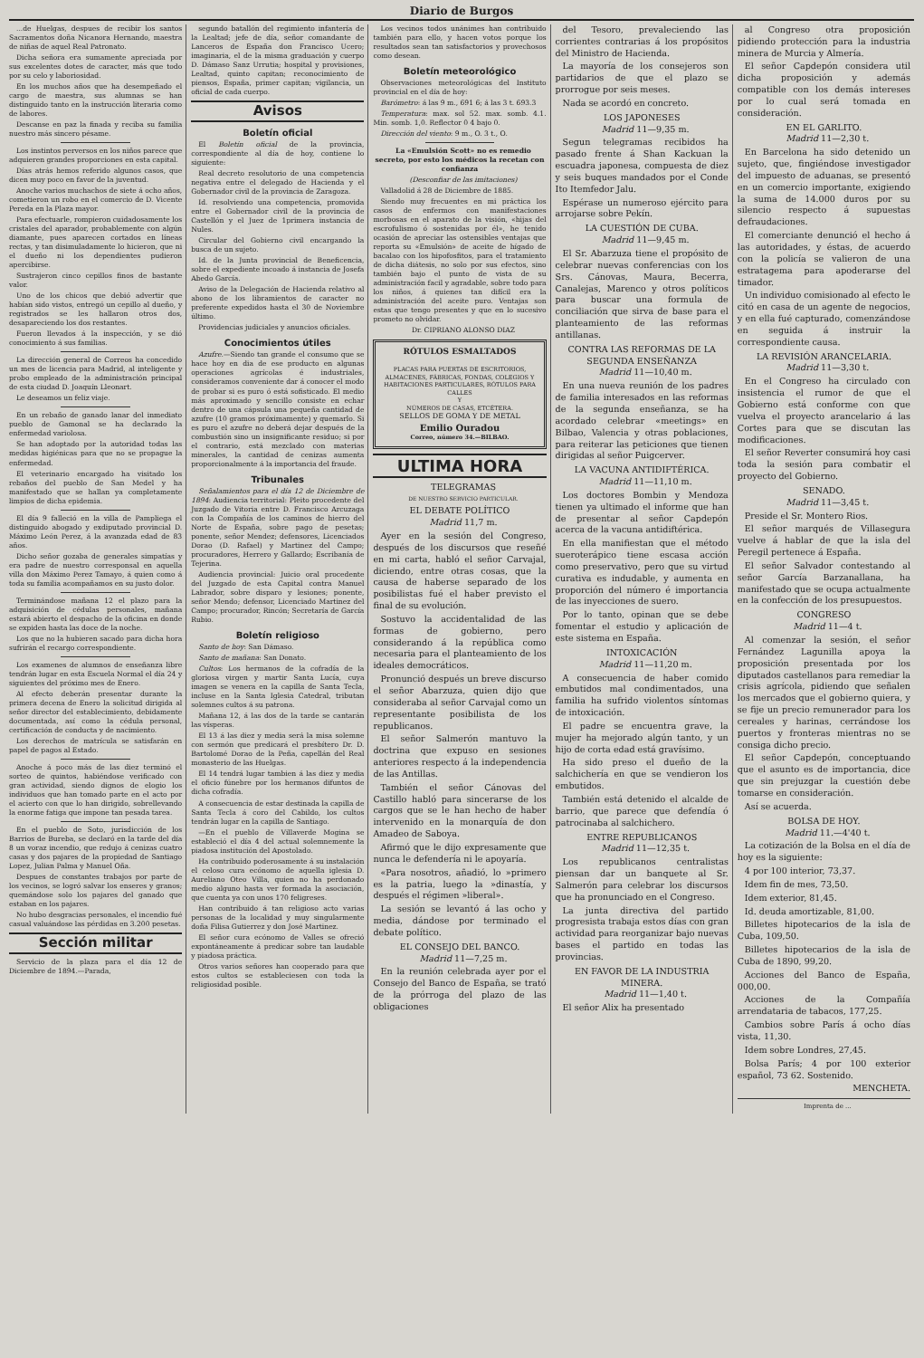Diario de Burgos
...de Huelgas, despues de recibir los santos Sacramentos doña Nicanora Hernando, maestra de niñas de aquel Real Patronato.
Dicha señora era sumamente apreciada por sus excelentes dotes de caracter, más que todo por su celo y laboriosidad.
En los muchos años que ha desempeñado el cargo de maestra, sus alumnas se han distinguido tanto en la instrucción literaria como de labores.
Descanse en paz la finada y reciba su familia nuestro más sincero pésame.
Los instintos perversos en los niños parece que adquieren grandes proporciones en esta capital.
Días atrás hemos referido algunos casos, que dicen muy poco en favor de la juventud.
Anoche varios muchachos de siete á ocho años, cometieron un robo en el comercio de D. Vicente Pereda en la Plaza mayor.
Para efectuarle, rompieron cuidadosamente los cristales del aparador, probablemente con algún diamante, pues aparecen cortados en líneas rectas, y tan disimuladamente lo hicieron, que ni el dueño ni los dependientes pudieron apercibirse.
Sustrajeron cinco cepillos finos de bastante valor.
Uno de los chicos que debió advertir que habían sido vistos, entregó un cepillo al dueño, y registrados se les hallaron otros dos, desapareciendo los dos restantes.
Fueron llevados á la inspección, y se dió conocimiento á sus familias.
La dirección general de Correos ha concedido un mes de licencia para Madrid, al inteligente y probo empleado de la administración principal de esta ciudad D. Joaquín Lleonart.
Le deseamos un feliz viaje.
En un rebaño de ganado lanar del inmediato pueblo de Gamonal se ha declarado la enfermedad variolosa.
Se han adoptado por la autoridad todas las medidas higiénicas para que no se propague la enfermedad.
El veterinario encargado ha visitado los rebaños del pueblo de San Medel y ha manifestado que se hallan ya completamente limpios de dicha epidemia.
El día 9 falleció en la villa de Pampliega el distinguido abogado y exdiputado provincial D. Máximo León Perez, á la avanzada edad de 83 años.
Dicho señor gozaba de generales simpatías y era padre de nuestro corresponsal en aquella villa don Máximo Perez Tamayo, á quien como á toda su familia acompañamos en su justo dolor.
Terminándose mañana 12 el plazo para la adquisición de cédulas personales, mañana estará abierto el despacho de la oficina en donde se expiden hasta las doce de la noche.
Los que no la hubieren sacado para dicha hora sufrirán el recargo correspondiente.
Los examenes de alumnos de enseñanza libre tendrán lugar en esta Escuela Normal el día 24 y siguientes del próximo mes de Enero.
Al efecto deberán presentar durante la primera decena de Enero la solicitud dirigida al señor director del establecimiento, debidamente documentada, así como la cédula personal, certificación de conducta y de nacimiento.
Los derechos de matrícula se satisfarán en papel de pagos al Estado.
Anoche á poco más de las diez terminó el sorteo de quintos, habiéndose verificado con gran actividad, siendo dignos de elogio los individuos que han tomado parte en el acto por el acierto con que lo han dirigido, sobrellevando la enorme fatiga que impone tan pesada tarea.
En el pueblo de Soto, jurisdicción de los Barrios de Bureba, se declaró en la tarde del día 8 un voraz incendio, que redujo á cenizas cuatro casas y dos pajares de la propiedad de Santiago Lopez, Julian Palma y Manuel Oña.
Despues de constantes trabajos por parte de los vecinos, se logró salvar los enseres y granos; quemándose solo los pajares del ganado que estaban en los pajares.
No hubo desgracias personales, el incendio fué casual valuándose las pérdidas en 3.200 pesetas.
Sección militar
Servicio de la plaza para el día 12 de Diciembre de 1894.—Parada,
segundo batallón del regimiento infantería de la Lealtad; jefe de día, señor comandante de Lanceros de España don Francisco Ucero; imaginaria, el de la misma graduación y cuerpo D. Dámaso Sanz Urrutia; hospital y provisiones, Lealtad, quinto capitan; reconocimiento de piensos, España, primer capitan; vigilancia, un oficial de cada cuerpo.
Avisos
Boletín oficial
El Boletín oficial de la provincia, correspondiente al día de hoy, contiene lo siguiente:
Real decreto resolutorio de una competencia negativa entre el delegado de Hacienda y el Gobernador civil de la provincia de Zaragoza.
Id. resolviendo una competencia, promovida entre el Gobernador civil de la provincia de Castellón y el Juez de 1primera instancia de Nules.
Circular del Gobierno civil encargando la busca de un sujeto.
Id. de la Junta provincial de Beneficencia, sobre el expediente incoado á instancia de Josefa Abedo García.
Aviso de la Delegación de Hacienda relativo al abono de los libramientos de caracter no preferente expedidos hasta el 30 de Noviembre último.
Providencias judiciales y anuncios oficiales.
Conocimientos útiles
Azufre.—Siendo tan grande el consumo que se hace hoy en dia de ese producto en algunas operaciones agrícolas é industriales, consideramos conveniente dar á conocer el modo de probar si es puro ó está sofisticado. El medio más aproximado y sencillo consiste en echar dentro de una cápsula una pequeña cantidad de azufre (10 gramos próximamente) y quemarlo. Si es puro el azufre no deberá dejar después de la combustión sino un insignificante residuo; si por el contrario, está mezclado con materias minerales, la cantidad de cenizas aumenta proporcionalmente á la importancia del fraude.
Tribunales
Señalamientos para el día 12 de Diciembre de 1894: Audiencia territorial: Pleito procedente del Juzgado de Vitoria entre D. Francisco Arcuzaga con la Compañía de los caminos de hierro del Norte de España, sobre pago de pesetas; ponente, señor Mendez; defensores, Licenciados Dorao (D. Rafael) y Martinez del Campo; procuradores, Herrero y Gallardo; Escribanía de Tejerina.
Audiencia provincial: Juicio oral procedente del Juzgado de esta Capital contra Manuel Labrador, sobre disparo y lesiones; ponente, señor Mendo; defensor, Licenciado Martinez del Campo; procurador, Rincón; Secretaría de García Rubio.
Boletín religioso
Santo de hoy: San Dámaso.
Santo de mañana: San Donato.
Cultos: Los hermanos de la cofradía de la gloriosa virgen y martir Santa Lucía, cuya imagen se venera en la capilla de Santa Tecla, incluse en la Santa Iglesia Catedral, tributan solemnes cultos á su patrona.
Mañana 12, á las dos de la tarde se cantarán las vísperas.
El 13 á las diez y media será la misa solemne con sermón que predicará el presbítero Dr. D. Bartolomé Dorao de la Peña, capellán del Real monasterio de las Huelgas.
El 14 tendrá lugar tambien á las diez y media el oficio fúnebre por los hermanos difuntos de dicha cofradía.
A consecuencia de estar destinada la capilla de Santa Tecla á coro del Cabildo, los cultos tendrán lugar en la capilla de Santiago.
—En el pueblo de Villaverde Mogina se estableció el día 4 del actual solemnemente la piadosa institución del Apostolado.
Ha contribuido poderosamente á su instalación el celoso cura ecónomo de aquella iglesia D. Aureliano Oteo Villa, quien no ha perdonado medio alguno hasta ver formada la asociación, que cuenta ya con unos 170 feligreses.
Han contribuido á tan religioso acto varias personas de la localidad y muy singularmente doña Filisa Gutierrez y don José Martinez.
El señor cura ecónomo de Valles se ofreció expontáneamente á predicar sobre tan laudable y piadosa práctica.
Otros varios señores han cooperado para que estos cultos se estableciesen con toda la religiosidad posible.
Los vecinos todos unánimes han contribuido también para ello, y hacen votos porque los resultados sean tan satisfactorios y provechosos como desean.
Boletín meteorológico
Observaciones meteorológicas del Instituto provincial en el día de hoy:
Barómetro: á las 9 m., 691 6; á las 3 t. 693.3
Temperatura: max. sol 52. max. somb. 4.1. Min. somb. 1,0. Reflector 0 4 bajo 0.
Dirección del viento: 9 m., O. 3 t., O.
La «Emulsión Scott» no es remedio secreto, por esto los médicos la recetan con confianza
(Desconfiar de las imitaciones)
Valladolid á 28 de Diciembre de 1885.
Siendo muy frecuentes en mi práctica los casos de enfermos con manifestaciones morbosas en el aparato de la visión, «hijas del escrofulismo ó sostenidas por él», he tenido ocasión de apreciar las ostensibles ventajas que reporta su «Emulsión» de aceite de hígado de bacalao con los hipofosfitos, para el tratamiento de dicha diátesis, no solo por sus efectos, sino también bajo el punto de vista de su administración facil y agradable, sobre todo para los niños, á quienes tan difícil era la administración del aceite puro. Ventajas son estas que tengo presentes y que en lo sucesivo prometo no olvidar.
Dr. CIPRIANO ALONSO DIAZ
RÓTULOS ESMALTADOS
PLACAS PARA PUERTAS DE ESCRITORIOS, ALMACENES, FÁBRICAS, FONDAS, COLEGIOS Y HABITACIONES PARTICULARES, RÓTULOS PARA CALLES
Y
NÚMEROS DE CASAS, ETCÉTERA.
SELLOS DE GOMA Y DE METAL
Emilio Ouradou
Correo, número 34.—BILBAO.
ULTIMA HORA
TELEGRAMAS
DE NUESTRO SERVICIO PARTICULAR.
EL DEBATE POLÍTICO
Madrid 11,7 m.
Ayer en la sesión del Congreso, después de los discursos que reseñé en mi carta, habló el señor Carvajal, diciendo, entre otras cosas, que la causa de haberse separado de los posibilistas fué el haber previsto el final de su evolución.
Sostuvo la accidentalidad de las formas de gobierno, pero considerando á la república como necesaria para el planteamiento de los ideales democráticos.
Pronunció después un breve discurso el señor Abarzuza, quien dijo que consideraba al señor Carvajal como un representante posibilista de los republicanos.
El señor Salmerón mantuvo la doctrina que expuso en sesiones anteriores respecto á la independencia de las Antillas.
También el señor Cánovas del Castillo habló para sincerarse de los cargos que se le han hecho de haber intervenido en la monarquía de don Amadeo de Saboya.
Afirmó que le dijo expresamente que nunca le defendería ni le apoyaría.
«Para nosotros, añadió, lo »primero es la patria, luego la »dinastía, y después el régimen »liberal».
La sesión se levantó á las ocho y media, dándose por terminado el debate político.
EL CONSEJO DEL BANCO.
Madrid 11—7,25 m.
En la reunión celebrada ayer por el Consejo del Banco de España, se trató de la prórroga del plazo de las obligaciones
del Tesoro, prevaleciendo las corrientes contrarias á los propósitos del Ministro de Hacienda.
La mayoría de los consejeros son partidarios de que el plazo se prorrogue por seis meses.
Nada se acordó en concreto.
LOS JAPONESES
Madrid 11—9,35 m.
Segun telegramas recibidos ha pasado frente á Shan Kackuan la escuadra japonesa, compuesta de diez y seis buques mandados por el Conde Ito Itemfedor Jalu.
Espérase un numeroso ejército para arrojarse sobre Pekín.
LA CUESTIÓN DE CUBA.
Madrid 11—9,45 m.
El Sr. Abarzuza tiene el propósito de celebrar nuevas conferencias con los Srs. Cánovas, Maura, Becerra, Canalejas, Marenco y otros políticos para buscar una formula de conciliación que sirva de base para el planteamiento de las reformas antillanas.
CONTRA LAS REFORMAS DE LA SEGUNDA ENSEÑANZA
Madrid 11—10,40 m.
En una nueva reunión de los padres de familia interesados en las reformas de la segunda enseñanza, se ha acordado celebrar «meetings» en Bilbao, Valencia y otras poblaciones, para reiterar las peticiones que tienen dirigidas al señor Puigcerver.
LA VACUNA ANTIDIFTÉRICA.
Madrid 11—11,10 m.
Los doctores Bombin y Mendoza tienen ya ultimado el informe que han de presentar al señor Capdepón acerca de la vacuna antidiftérica.
En ella manifiestan que el método sueroterápico tiene escasa acción como preservativo, pero que su virtud curativa es indudable, y aumenta en proporción del número é importancia de las inyecciones de suero.
Por lo tanto, opinan que se debe fomentar el estudio y aplicación de este sistema en España.
INTOXICACIÓN
Madrid 11—11,20 m.
A consecuencia de haber comido embutidos mal condimentados, una familia ha sufrido violentos síntomas de intoxicación.
El padre se encuentra grave, la mujer ha mejorado algún tanto, y un hijo de corta edad está gravísimo.
Ha sido preso el dueño de la salchichería en que se vendieron los embutidos.
También está detenido el alcalde de barrio, que parece que defendía ó patrocinaba al salchichero.
ENTRE REPUBLICANOS
Madrid 11—12,35 t.
Los republicanos centralistas piensan dar un banquete al Sr. Salmerón para celebrar los discursos que ha pronunciado en el Congreso.
La junta directiva del partido progresista trabaja estos días con gran actividad para reorganizar bajo nuevas bases el partido en todas las provincias.
EN FAVOR DE LA INDUSTRIA MINERA.
Madrid 11—1,40 t.
El señor Alix ha presentado
al Congreso otra proposición pidiendo protección para la industria minera de Murcia y Almería.
El señor Capdepón considera util dicha proposición y además compatible con los demás intereses por lo cual será tomada en consideración.
EN EL GARLITO.
Madrid 11—2,30 t.
En Barcelona ha sido detenido un sujeto, que, fingiéndose investigador del impuesto de aduanas, se presentó en un comercio importante, exigiendo la suma de 14.000 duros por su silencio respecto á supuestas defraudaciones.
El comerciante denunció el hecho á las autoridades, y éstas, de acuerdo con la policía se valieron de una estratagema para apoderarse del timador.
Un individuo comisionado al efecto le citó en casa de un agente de negocios, y en ella fué capturado, comenzándose en seguida á instruir la correspondiente causa.
LA REVISIÓN ARANCELARIA.
Madrid 11—3,30 t.
En el Congreso ha circulado con insistencia el rumor de que el Gobierno está conforme con que vuelva el proyecto arancelario á las Cortes para que se discutan las modificaciones.
El señor Reverter consumirá hoy casi toda la sesión para combatir el proyecto del Gobierno.
SENADO.
Madrid 11—3,45 t.
Preside el Sr. Montero Rios.
El señor marqués de Villasegura vuelve á hablar de que la isla del Peregil pertenece á España.
El señor Salvador contestando al señor García Barzanallana, ha manifestado que se ocupa actualmente en la confección de los presupuestos.
CONGRESO
Madrid 11—4 t.
Al comenzar la sesión, el señor Fernández Lagunilla apoya la proposición presentada por los diputados castellanos para remediar la crisis agrícola, pidiendo que señalen los mercados que el gobierno quiera, y se fije un precio remunerador para los cereales y harinas, cerrándose los puertos y fronteras mientras no se consiga dicho precio.
El señor Capdepón, conceptuando que el asunto es de importancia, dice que sin prejuzgar la cuestión debe tomarse en consideración.
Así se acuerda.
BOLSA DE HOY.
Madrid 11.—4'40 t.
La cotización de la Bolsa en el día de hoy es la siguiente:
4 por 100 interior, 73,37.
Idem fin de mes, 73,50.
Idem exterior, 81,45.
Id. deuda amortizable, 81,00.
Billetes hipotecarios de la isla de Cuba, 109,50.
Billetes hipotecarios de la isla de Cuba de 1890, 99,20.
Acciones del Banco de España, 000,00.
Acciones de la Compañía arrendataria de tabacos, 177,25.
Cambios sobre París á ocho días vista, 11,30.
Idem sobre Londres, 27,45.
Bolsa París; 4 por 100 exterior español, 73 62. Sostenido.
MENCHETA.
Imprenta de ...